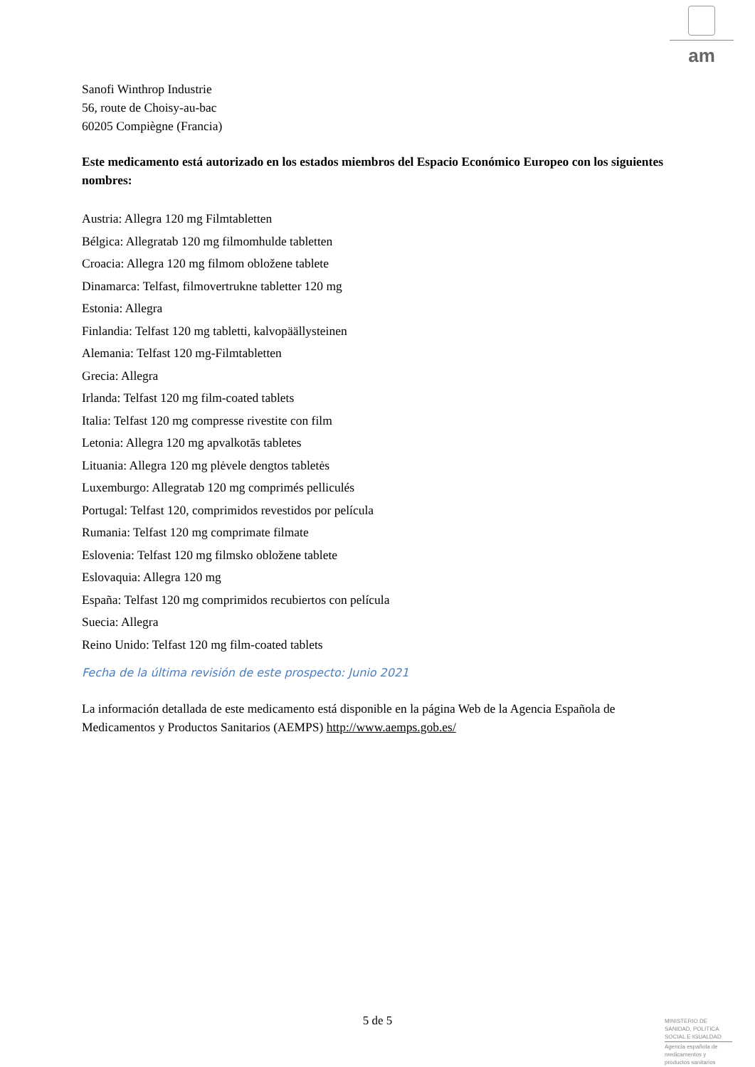am
Sanofi Winthrop Industrie
56, route de Choisy-au-bac
60205 Compiègne (Francia)
Este medicamento está autorizado en los estados miembros del Espacio Económico Europeo con los siguientes nombres:
Austria: Allegra 120 mg Filmtabletten
Bélgica: Allegratab 120 mg filmomhulde tabletten
Croacia: Allegra 120 mg filmom obložene tablete
Dinamarca: Telfast, filmovertrukne tabletter 120 mg
Estonia: Allegra
Finlandia: Telfast 120 mg tabletti, kalvopäällysteinen
Alemania: Telfast 120 mg-Filmtabletten
Grecia: Allegra
Irlanda: Telfast 120 mg film-coated tablets
Italia: Telfast 120 mg compresse rivestite con film
Letonia: Allegra 120 mg apvalkotās tabletes
Lituania: Allegra 120 mg plėvele dengtos tabletės
Luxemburgo: Allegratab 120 mg comprimés pelliculés
Portugal: Telfast 120, comprimidos revestidos por película
Rumania: Telfast 120 mg comprimate filmate
Eslovenia: Telfast 120 mg filmsko obložene tablete
Eslovaquia: Allegra 120 mg
España: Telfast 120 mg comprimidos recubiertos con película
Suecia: Allegra
Reino Unido: Telfast 120 mg film-coated tablets
Fecha de la última revisión de este prospecto: Junio 2021
La información detallada de este medicamento está disponible en la página Web de la Agencia Española de Medicamentos y Productos Sanitarios (AEMPS) http://www.aemps.gob.es/
5 de 5
MINISTERIO DE
SANIDAD, POLITICA
SOCIAL E IGUALDAD
Agencia española de
medicamentos y
productos sanitarios